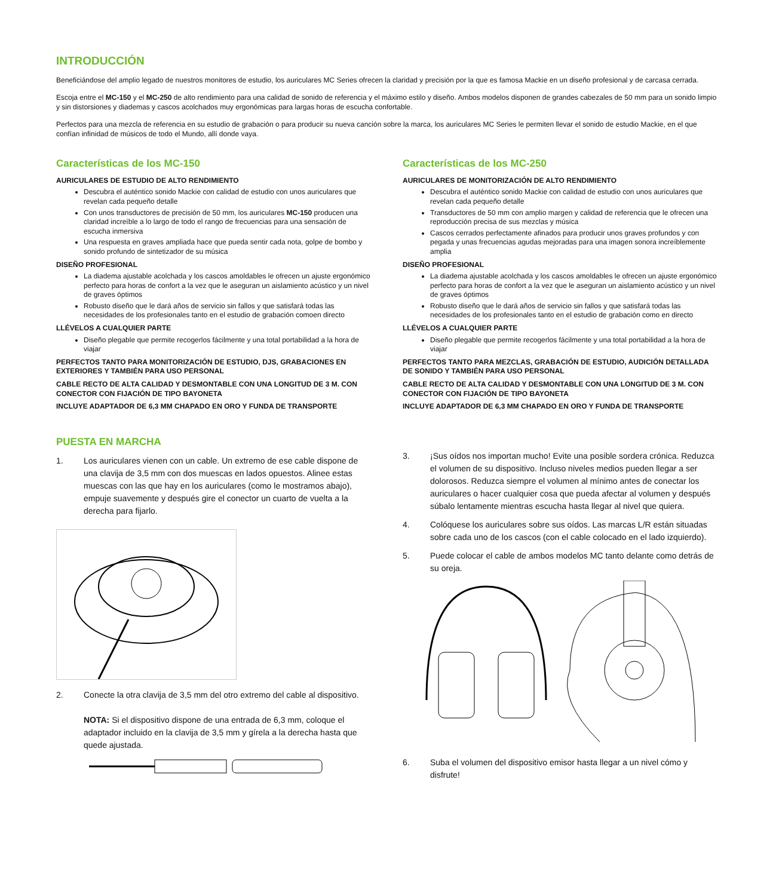INTRODUCCIÓN
Beneficiándose del amplio legado de nuestros monitores de estudio, los auriculares MC Series ofrecen la claridad y precisión por la que es famosa Mackie en un diseño profesional y de carcasa cerrada.
Escoja entre el MC-150 y el MC-250 de alto rendimiento para una calidad de sonido de referencia y el máximo estilo y diseño. Ambos modelos disponen de grandes cabezales de 50 mm para un sonido limpio y sin distorsiones y diademas y cascos acolchados muy ergonómicas para largas horas de escucha confortable.
Perfectos para una mezcla de referencia en su estudio de grabación o para producir su nueva canción sobre la marca, los auriculares MC Series le permiten llevar el sonido de estudio Mackie, en el que confían infinidad de músicos de todo el Mundo, allí donde vaya.
Características de los MC-150
AURICULARES DE ESTUDIO DE ALTO RENDIMIENTO
Descubra el auténtico sonido Mackie con calidad de estudio con unos auriculares que revelan cada pequeño detalle
Con unos transductores de precisión de 50 mm, los auriculares MC-150 producen una claridad increíble a lo largo de todo el rango de frecuencias para una sensación de escucha inmersiva
Una respuesta en graves ampliada hace que pueda sentir cada nota, golpe de bombo y sonido profundo de sintetizador de su música
DISEÑO PROFESIONAL
La diadema ajustable acolchada y los cascos amoldables le ofrecen un ajuste ergonómico perfecto para horas de confort a la vez que le aseguran un aislamiento acústico y un nivel de graves óptimos
Robusto diseño que le dará años de servicio sin fallos y que satisfará todas las necesidades de los profesionales tanto en el estudio de grabación comoen directo
LLÉVELOS A CUALQUIER PARTE
Diseño plegable que permite recogerlos fácilmente y una total portabilidad a la hora de viajar
PERFECTOS TANTO PARA MONITORIZACIÓN DE ESTUDIO, DJS, GRABACIONES EN EXTERIORES Y TAMBIÉN PARA USO PERSONAL
CABLE RECTO DE ALTA CALIDAD Y DESMONTABLE CON UNA LONGITUD DE 3 M. CON CONECTOR CON FIJACIÓN DE TIPO BAYONETA
INCLUYE ADAPTADOR DE 6,3 MM CHAPADO EN ORO Y FUNDA DE TRANSPORTE
Características de los MC-250
AURICULARES DE MONITORIZACIÓN DE ALTO RENDIMIENTO
Descubra el auténtico sonido Mackie con calidad de estudio con unos auriculares que revelan cada pequeño detalle
Transductores de 50 mm con amplio margen y calidad de referencia que le ofrecen una reproducción precisa de sus mezclas y música
Cascos cerrados perfectamente afinados para producir unos graves profundos y con pegada y unas frecuencias agudas mejoradas para una imagen sonora increíblemente amplia
DISEÑO PROFESIONAL
La diadema ajustable acolchada y los cascos amoldables le ofrecen un ajuste ergonómico perfecto para horas de confort a la vez que le aseguran un aislamiento acústico y un nivel de graves óptimos
Robusto diseño que le dará años de servicio sin fallos y que satisfará todas las necesidades de los profesionales tanto en el estudio de grabación como en directo
LLÉVELOS A CUALQUIER PARTE
Diseño plegable que permite recogerlos fácilmente y una total portabilidad a la hora de viajar
PERFECTOS TANTO PARA MEZCLAS, GRABACIÓN DE ESTUDIO, AUDICIÓN DETALLADA DE SONIDO Y TAMBIÉN PARA USO PERSONAL
CABLE RECTO DE ALTA CALIDAD Y DESMONTABLE CON UNA LONGITUD DE 3 M. CON CONECTOR CON FIJACIÓN DE TIPO BAYONETA
INCLUYE ADAPTADOR DE 6,3 MM CHAPADO EN ORO Y FUNDA DE TRANSPORTE
PUESTA EN MARCHA
1. Los auriculares vienen con un cable. Un extremo de ese cable dispone de una clavija de 3,5 mm con dos muescas en lados opuestos. Alinee estas muescas con las que hay en los auriculares (como le mostramos abajo), empuje suavemente y después gire el conector un cuarto de vuelta a la derecha para fijarlo.
2. Conecte la otra clavija de 3,5 mm del otro extremo del cable al dispositivo.
NOTA: Si el dispositivo dispone de una entrada de 6,3 mm, coloque el adaptador incluido en la clavija de 3,5 mm y gírela a la derecha hasta que quede ajustada.
3. ¡Sus oídos nos importan mucho! Evite una posible sordera crónica. Reduzca el volumen de su dispositivo. Incluso niveles medios pueden llegar a ser dolorosos. Reduzca siempre el volumen al mínimo antes de conectar los auriculares o hacer cualquier cosa que pueda afectar al volumen y después súbalo lentamente mientras escucha hasta llegar al nivel que quiera.
4. Colóquese los auriculares sobre sus oídos. Las marcas L/R están situadas sobre cada uno de los cascos (con el cable colocado en el lado izquierdo).
5. Puede colocar el cable de ambos modelos MC tanto delante como detrás de su oreja.
6. Suba el volumen del dispositivo emisor hasta llegar a un nivel cómo y disfrute!